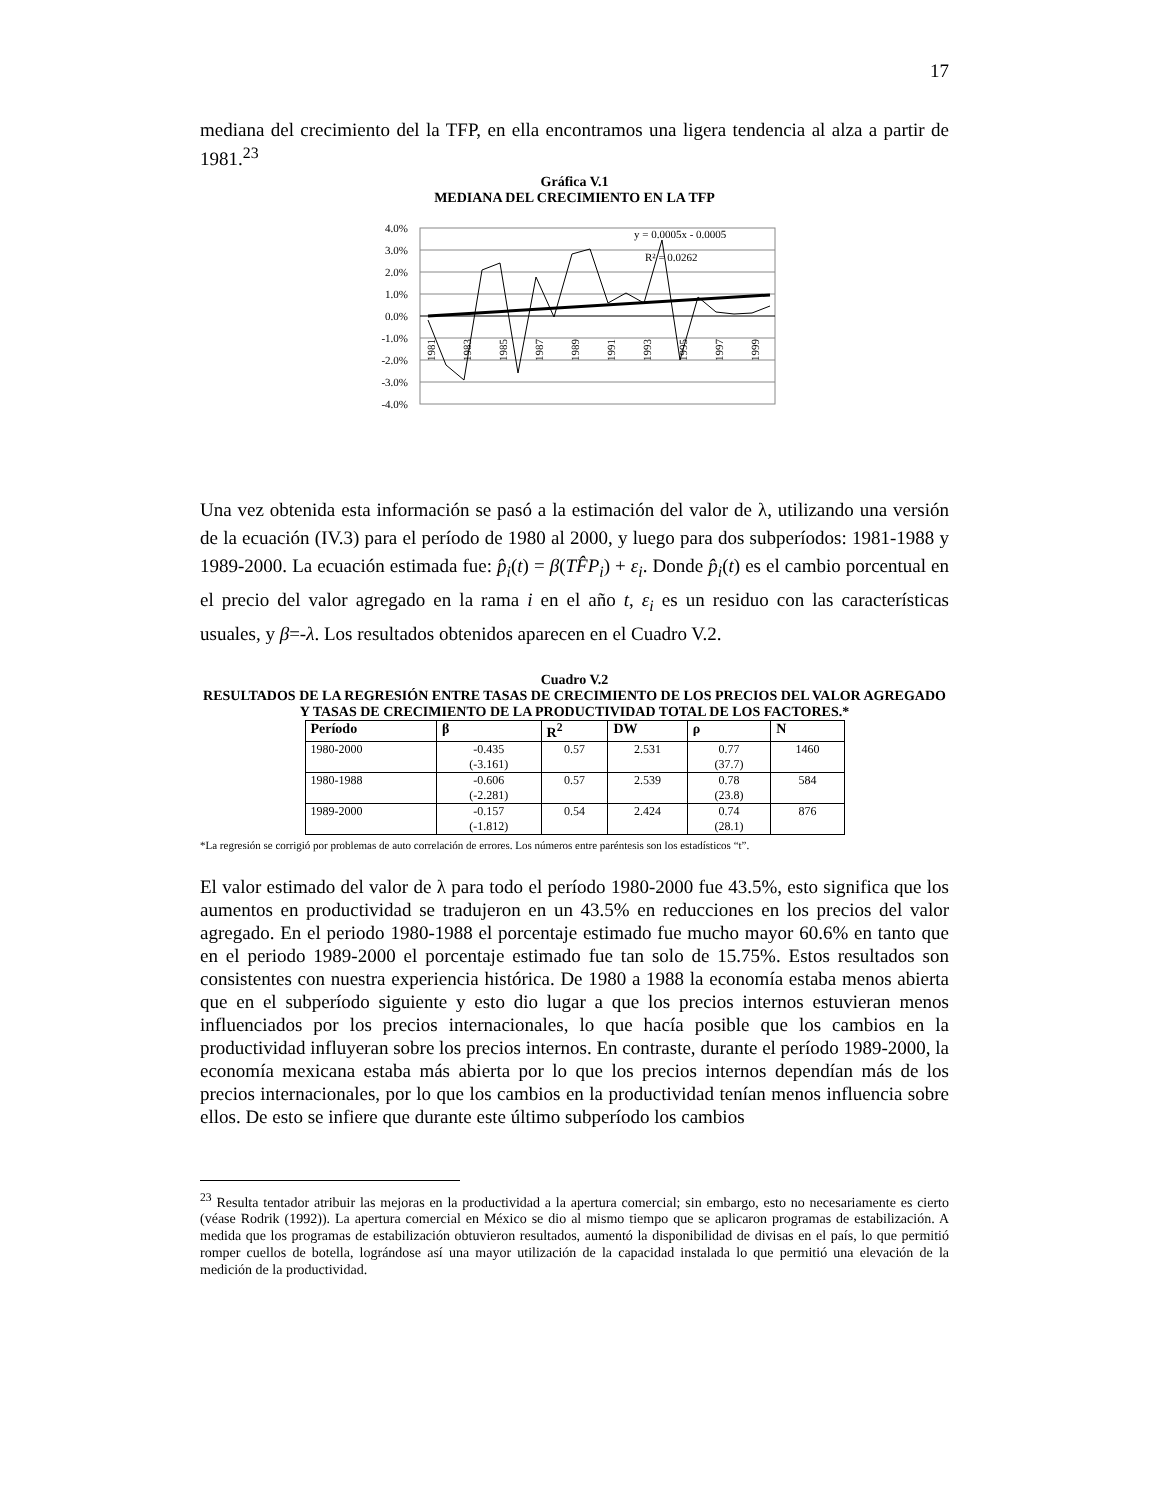17
mediana del crecimiento del la TFP, en ella encontramos una ligera tendencia al alza a partir de 1981.<sup>23</sup>
Gráfica V.1
MEDIANA DEL CRECIMIENTO EN LA TFP
4.0%
3.0%
2.0%
1.0%
0.0%
-1.0%
-2.0%
-3.0%
-4.0%
y = 0.0005x - 0.0005
R² = 0.0262
1981
1983
1985
1987
1989
1991
1993
1995
1997
1999
Una vez obtenida esta información se pasó a la estimación del valor de λ, utilizando una versión de la ecuación (IV.3) para el período de 1980 al 2000, y luego para dos subperíodos: 1981-1988 y 1989-2000. La ecuación estimada fue: p̂<sub>i</sub>(t) = β(TF̂P<sub>i</sub>) + ε<sub>i</sub>. Donde p̂<sub>i</sub>(t) es el cambio porcentual en el precio del valor agregado en la rama i en el año t, ε<sub>i</sub> es un residuo con las características usuales, y β=-λ. Los resultados obtenidos aparecen en el Cuadro V.2.
Cuadro V.2
RESULTADOS DE LA REGRESIÓN ENTRE TASAS DE CRECIMIENTO DE LOS PRECIOS DEL VALOR AGREGADO Y TASAS DE CRECIMIENTO DE LA PRODUCTIVIDAD TOTAL DE LOS FACTORES.*
| Período | β | R<sup>2</sup> | DW | ρ | N |
| --- | --- | --- | --- | --- | --- |
| 1980-2000 | -0.435 (-3.161) | 0.57 | 2.531 | 0.77 (37.7) | 1460 |
| 1980-1988 | -0.606 (-2.281) | 0.57 | 2.539 | 0.78 (23.8) | 584 |
| 1989-2000 | -0.157 (-1.812) | 0.54 | 2.424 | 0.74 (28.1) | 876 |
*La regresión se corrigió por problemas de auto correlación de errores. Los números entre paréntesis son los estadísticos “t”.
El valor estimado del valor de λ para todo el período 1980-2000 fue 43.5%, esto significa que los aumentos en productividad se tradujeron en un 43.5% en reducciones en los precios del valor agregado. En el periodo 1980-1988 el porcentaje estimado fue mucho mayor 60.6% en tanto que en el periodo 1989-2000 el porcentaje estimado fue tan solo de 15.75%. Estos resultados son consistentes con nuestra experiencia histórica. De 1980 a 1988 la economía estaba menos abierta que en el subperíodo siguiente y esto dio lugar a que los precios internos estuvieran menos influenciados por los precios internacionales, lo que hacía posible que los cambios en la productividad influyeran sobre los precios internos. En contraste, durante el período 1989-2000, la economía mexicana estaba más abierta por lo que los precios internos dependían más de los precios internacionales, por lo que los cambios en la productividad tenían menos influencia sobre ellos. De esto se infiere que durante este último subperíodo los cambios
<sup>23</sup> Resulta tentador atribuir las mejoras en la productividad a la apertura comercial; sin embargo, esto no necesariamente es cierto (véase Rodrik (1992)). La apertura comercial en México se dio al mismo tiempo que se aplicaron programas de estabilización. A medida que los programas de estabilización obtuvieron resultados, aumentó la disponibilidad de divisas en el país, lo que permitió romper cuellos de botella, lográndose así una mayor utilización de la capacidad instalada lo que permitió una elevación de la medición de la productividad.